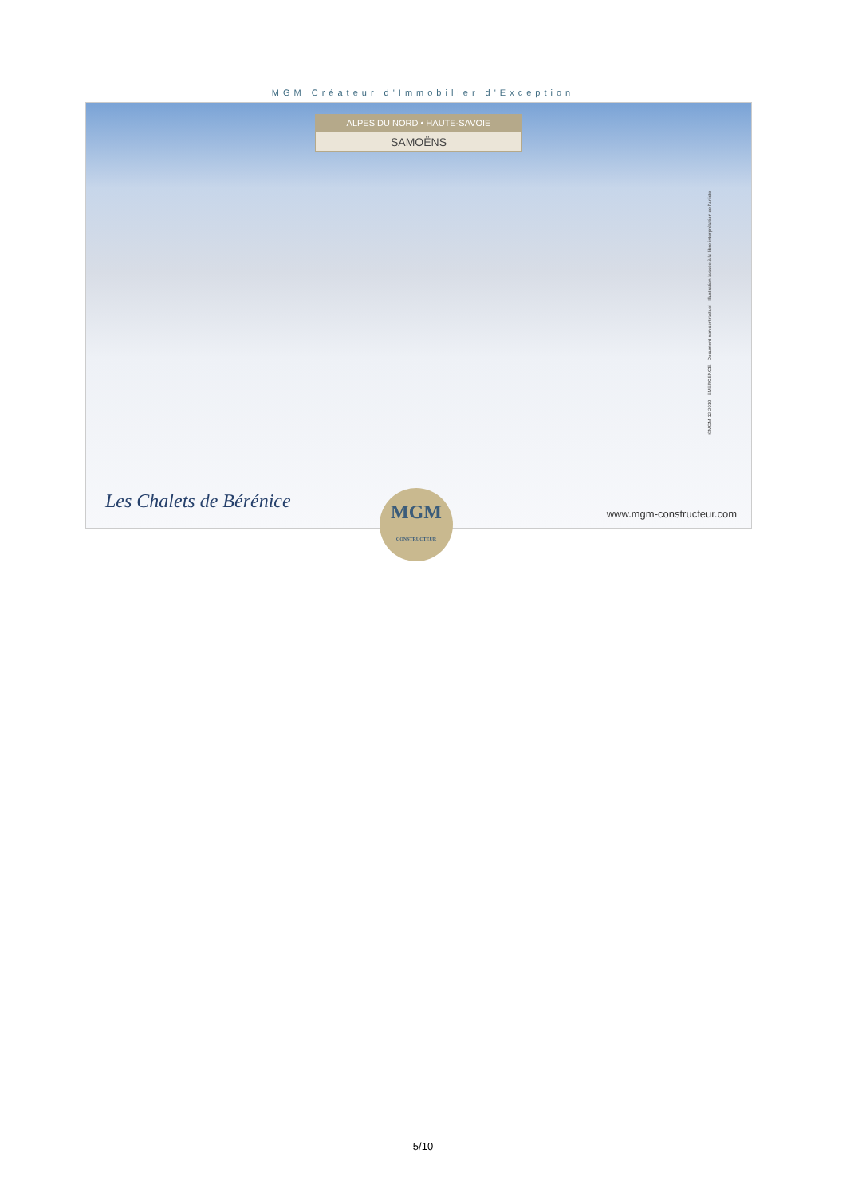MGM Créateur d'Immobilier d'Exception
ALPES DU NORD • HAUTE-SAVOIE
SAMOËNS
Les Chalets de Bérénice
www.mgm-constructeur.com
©MGM-12-2019 - EMERGENCE - Document non contractuel - Illustration laissée à la libre interprétation de l'artiste
MGM
CONSTRUCTEUR
5/10